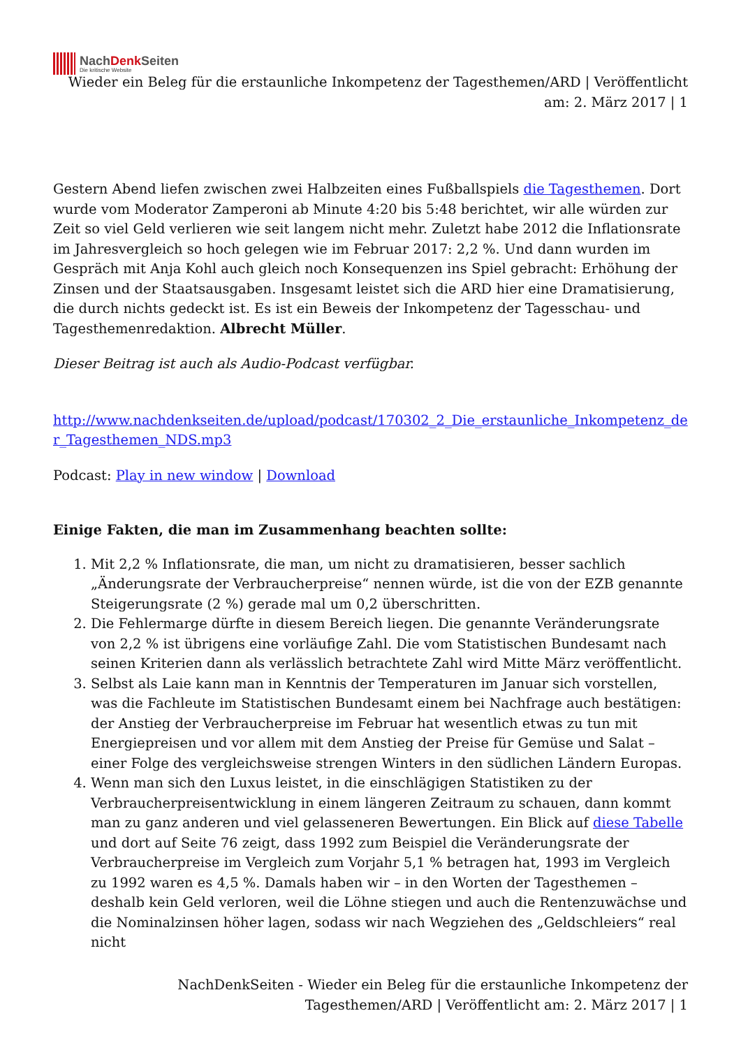NachDenk Seiten
Die kritische Website
Wieder ein Beleg für die erstaunliche Inkompetenz der Tagesthemen/ARD | Veröffentlicht am: 2. März 2017 | 1
Gestern Abend liefen zwischen zwei Halbzeiten eines Fußballspiels die Tagesthemen. Dort wurde vom Moderator Zamperoni ab Minute 4:20 bis 5:48 berichtet, wir alle würden zur Zeit so viel Geld verlieren wie seit langem nicht mehr. Zuletzt habe 2012 die Inflationsrate im Jahresvergleich so hoch gelegen wie im Februar 2017: 2,2 %. Und dann wurden im Gespräch mit Anja Kohl auch gleich noch Konsequenzen ins Spiel gebracht: Erhöhung der Zinsen und der Staatsausgaben. Insgesamt leistet sich die ARD hier eine Dramatisierung, die durch nichts gedeckt ist. Es ist ein Beweis der Inkompetenz der Tagesschau- und Tagesthemenredaktion. Albrecht Müller.
Dieser Beitrag ist auch als Audio-Podcast verfügbar.
http://www.nachdenkseiten.de/upload/podcast/170302_2_Die_erstaunliche_Inkompetenz_der_Tagesthemen_NDS.mp3
Podcast: Play in new window | Download
Einige Fakten, die man im Zusammenhang beachten sollte:
1. Mit 2,2 % Inflationsrate, die man, um nicht zu dramatisieren, besser sachlich „Änderungsrate der Verbraucherpreise“ nennen würde, ist die von der EZB genannte Steigerungsrate (2 %) gerade mal um 0,2 überschritten.
2. Die Fehlermarge dürfte in diesem Bereich liegen. Die genannte Veränderungsrate von 2,2 % ist übrigens eine vorläufige Zahl. Die vom Statistischen Bundesamt nach seinen Kriterien dann als verlässlich betrachtete Zahl wird Mitte März veröffentlicht.
3. Selbst als Laie kann man in Kenntnis der Temperaturen im Januar sich vorstellen, was die Fachleute im Statistischen Bundesamt einem bei Nachfrage auch bestätigen: der Anstieg der Verbraucherpreise im Februar hat wesentlich etwas zu tun mit Energiepreisen und vor allem mit dem Anstieg der Preise für Gemüse und Salat – einer Folge des vergleichsweise strengen Winters in den südlichen Ländern Europas.
4. Wenn man sich den Luxus leistet, in die einschlägigen Statistiken zu der Verbraucherpreisentwicklung in einem längeren Zeitraum zu schauen, dann kommt man zu ganz anderen und viel gelasseneren Bewertungen. Ein Blick auf diese Tabelle und dort auf Seite 76 zeigt, dass 1992 zum Beispiel die Veränderungsrate der Verbraucherpreise im Vergleich zum Vorjahr 5,1 % betragen hat, 1993 im Vergleich zu 1992 waren es 4,5 %. Damals haben wir – in den Worten der Tagesthemen – deshalb kein Geld verloren, weil die Löhne stiegen und auch die Rentenzuwächse und die Nominalzinsen höher lagen, sodass wir nach Wegziehen des „Geldschleiers“ real nicht
NachDenkSeiten - Wieder ein Beleg für die erstaunliche Inkompetenz der Tagesthemen/ARD | Veröffentlicht am: 2. März 2017 | 1